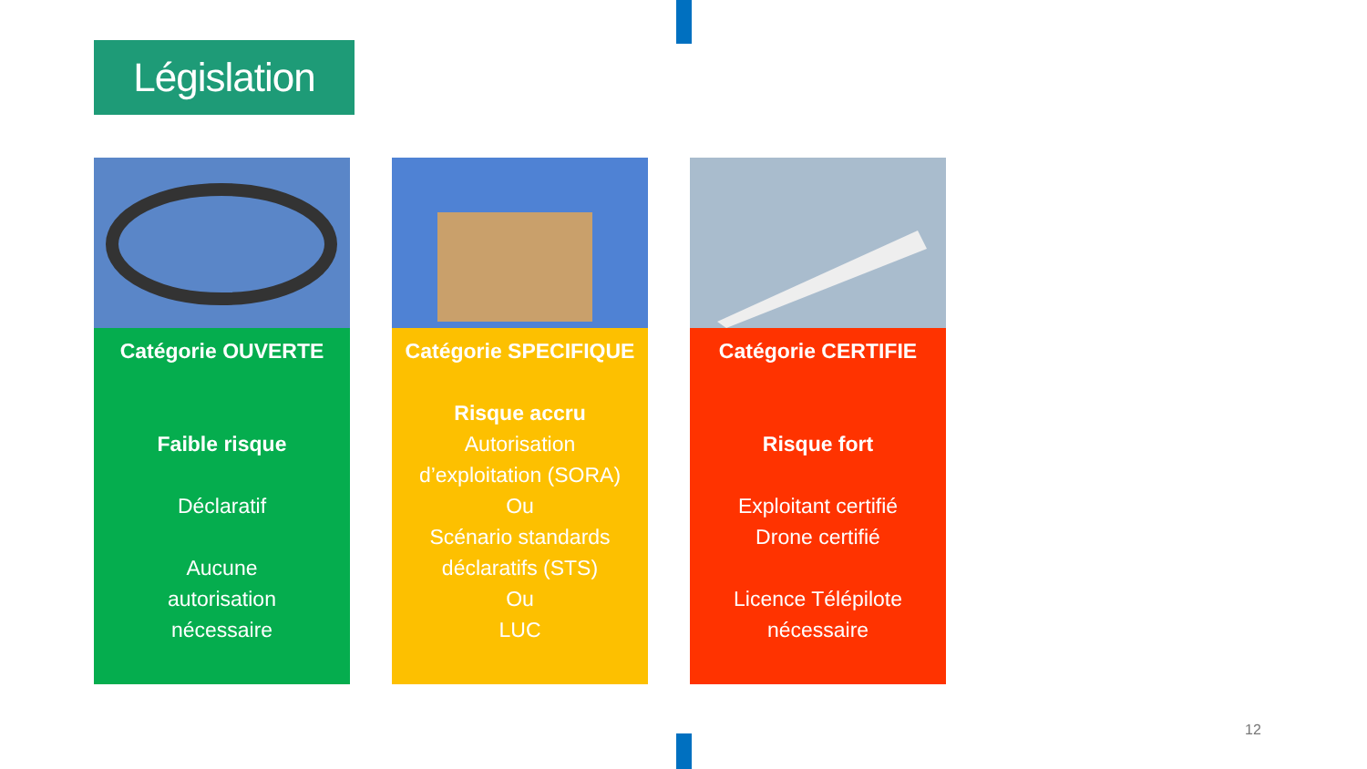Législation
Catégorie OUVERTE
Faible risque
Déclaratif
Aucune
autorisation
nécessaire
Catégorie SPECIFIQUE
Risque accru
Autorisation
d’exploitation (SORA)
Ou
Scénario standards
déclaratifs (STS)
Ou
LUC
Catégorie CERTIFIE
Risque fort
Exploitant certifié
Drone certifié
Licence Télépilote
nécessaire
12